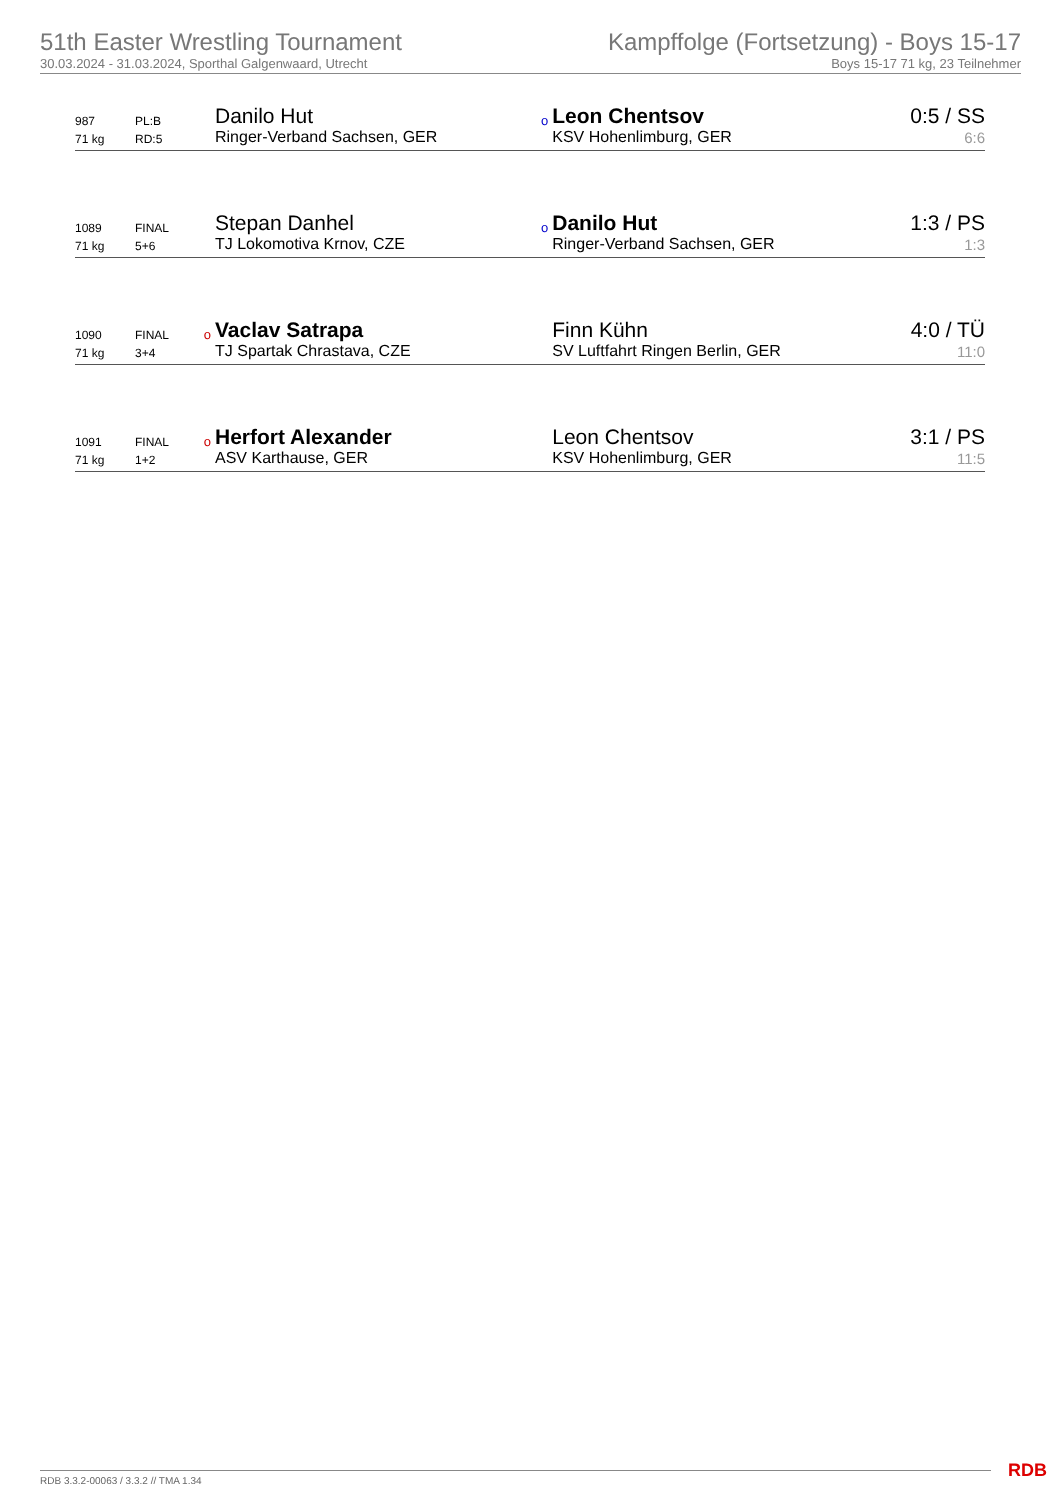51th Easter Wrestling Tournament
30.03.2024 - 31.03.2024, Sporthal Galgenwaard, Utrecht
Kampffolge (Fortsetzung) - Boys 15-17
Boys 15-17 71 kg, 23 Teilnehmer
| 987 | PL:B | | Danilo Hut | o | Leon Chentsov | 0:5 / SS |
| 71 kg | RD:5 | | Ringer-Verband Sachsen, GER | | KSV Hohenlimburg, GER | 6:6 |
| 1089 | FINAL | | Stepan Danhel | o | Danilo Hut | 1:3 / PS |
| 71 kg | 5+6 | | TJ Lokomotiva Krnov, CZE | | Ringer-Verband Sachsen, GER | 1:3 |
| 1090 | FINAL | o | Vaclav Satrapa | | Finn Kühn | 4:0 / TÜ |
| 71 kg | 3+4 | | TJ Spartak Chrastava, CZE | | SV Luftfahrt Ringen Berlin, GER | 11:0 |
| 1091 | FINAL | o | Herfort Alexander | | Leon Chentsov | 3:1 / PS |
| 71 kg | 1+2 | | ASV Karthause, GER | | KSV Hohenlimburg, GER | 11:5 |
RDB 3.3.2-00063 / 3.3.2 // TMA 1.34
RDB